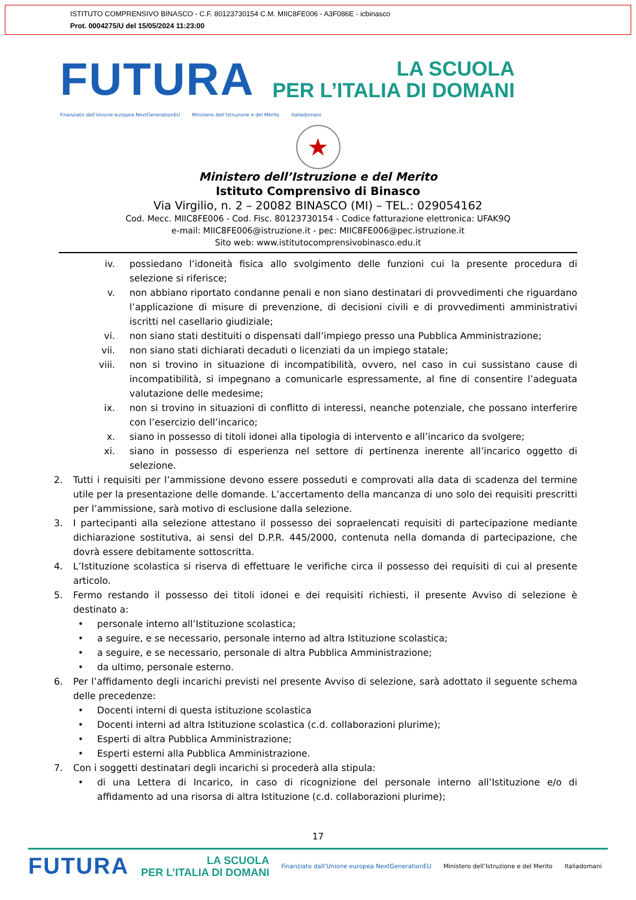ISTITUTO COMPRENSIVO BINASCO - C.F. 80123730154 C.M. MIIC8FE006 - A3F086E - icbinasco
Prot. 0004275/U del 15/05/2024 11:23:00
FUTURA
LA SCUOLA
PER L’ITALIA DI DOMANI
Finanziato dall’Unione europea NextGenerationEU Ministero dell’Istruzione e del Merito Italiadomani
★
Ministero dell’Istruzione e del Merito
Istituto Comprensivo di Binasco
Via Virgilio, n. 2 – 20082 BINASCO (MI) – TEL.: 029054162
Cod. Mecc. MIIC8FE006 - Cod. Fisc. 80123730154 - Codice fatturazione elettronica: UFAK9Q
e-mail: MIIC8FE006@istruzione.it - pec: MIIC8FE006@pec.istruzione.it
Sito web: www.istitutocomprensivobinasco.edu.it
iv. possiedano l’idoneità fisica allo svolgimento delle funzioni cui la presente procedura di selezione si riferisce;
v. non abbiano riportato condanne penali e non siano destinatari di provvedimenti che riguardano l’applicazione di misure di prevenzione, di decisioni civili e di provvedimenti amministrativi iscritti nel casellario giudiziale;
vi. non siano stati destituiti o dispensati dall’impiego presso una Pubblica Amministrazione;
vii. non siano stati dichiarati decaduti o licenziati da un impiego statale;
viii. non si trovino in situazione di incompatibilità, ovvero, nel caso in cui sussistano cause di incompatibilità, si impegnano a comunicarle espressamente, al fine di consentire l’adeguata valutazione delle medesime;
ix. non si trovino in situazioni di conflitto di interessi, neanche potenziale, che possano interferire con l’esercizio dell’incarico;
x. siano in possesso di titoli idonei alla tipologia di intervento e all’incarico da svolgere;
xi. siano in possesso di esperienza nel settore di pertinenza inerente all’incarico oggetto di selezione.
2. Tutti i requisiti per l’ammissione devono essere posseduti e comprovati alla data di scadenza del termine utile per la presentazione delle domande. L’accertamento della mancanza di uno solo dei requisiti prescritti per l’ammissione, sarà motivo di esclusione dalla selezione.
3. I partecipanti alla selezione attestano il possesso dei sopraelencati requisiti di partecipazione mediante dichiarazione sostitutiva, ai sensi del D.P.R. 445/2000, contenuta nella domanda di partecipazione, che dovrà essere debitamente sottoscritta.
4. L’Istituzione scolastica si riserva di effettuare le verifiche circa il possesso dei requisiti di cui al presente articolo.
5. Fermo restando il possesso dei titoli idonei e dei requisiti richiesti, il presente Avviso di selezione è destinato a:
• personale interno all’Istituzione scolastica;
• a seguire, e se necessario, personale interno ad altra Istituzione scolastica;
• a seguire, e se necessario, personale di altra Pubblica Amministrazione;
• da ultimo, personale esterno.
6. Per l’affidamento degli incarichi previsti nel presente Avviso di selezione, sarà adottato il seguente schema delle precedenze:
• Docenti interni di questa istituzione scolastica
• Docenti interni ad altra Istituzione scolastica (c.d. collaborazioni plurime);
• Esperti di altra Pubblica Amministrazione;
• Esperti esterni alla Pubblica Amministrazione.
7. Con i soggetti destinatari degli incarichi si procederà alla stipula:
• di una Lettera di Incarico, in caso di ricognizione del personale interno all’Istituzione e/o di affidamento ad una risorsa di altra Istituzione (c.d. collaborazioni plurime);
17
FUTURA LA SCUOLA
PER L’ITALIA DI DOMANI Finanziato dall’Unione europea NextGenerationEU Ministero dell’Istruzione e del Merito Italiadomani